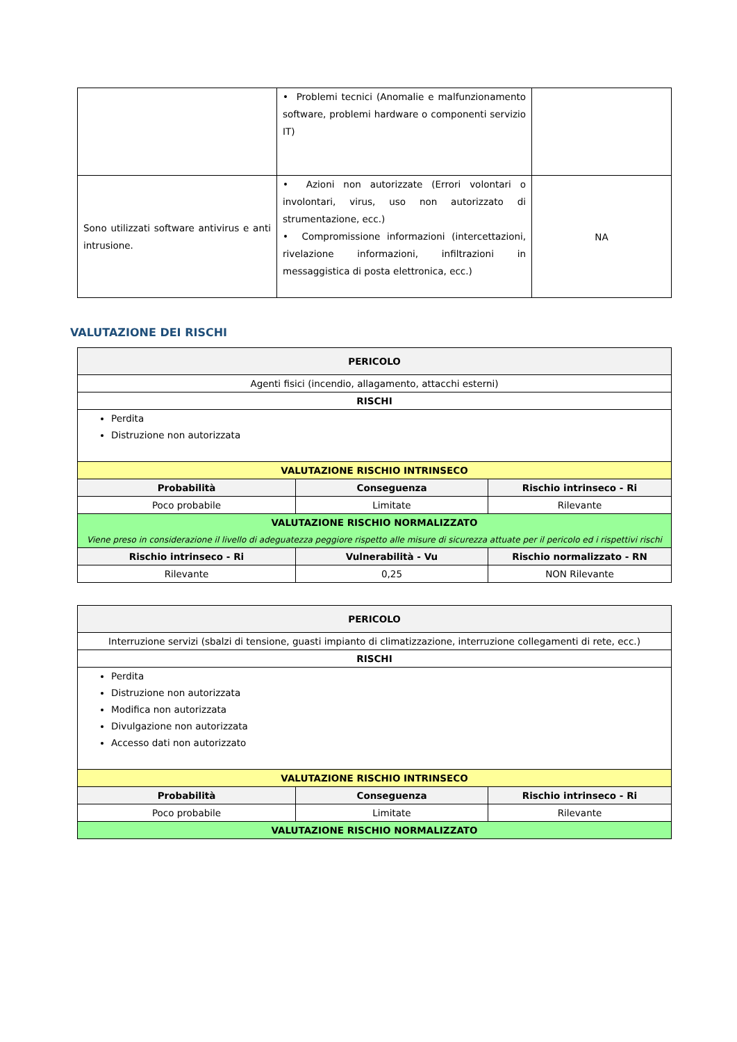| | • Problemi tecnici (Anomalie e malfunzionamento software, problemi hardware o componenti servizio IT) | |
| Sono utilizzati software antivirus e anti intrusione. | • Azioni non autorizzate (Errori volontari o involontari, virus, uso non autorizzato di strumentazione, ecc.) • Compromissione informazioni (intercettazioni, rivelazione informazioni, infiltrazioni in messaggistica di posta elettronica, ecc.) | NA |
VALUTAZIONE DEI RISCHI
| PERICOLO | | |
| --- | --- | --- |
| Agenti fisici (incendio, allagamento, attacchi esterni) | | |
| RISCHI | | |
| Perdita Distruzione non autorizzata | | |
| VALUTAZIONE RISCHIO INTRINSECO | | |
| Probabilità | Conseguenza | Rischio intrinseco - Ri |
| Poco probabile | Limitate | Rilevante |
| VALUTAZIONE RISCHIO NORMALIZZATO Viene preso in considerazione il livello di adeguatezza peggiore rispetto alle misure di sicurezza attuate per il pericolo ed i rispettivi rischi | | |
| Rischio intrinseco - Ri | Vulnerabilità - Vu | Rischio normalizzato - RN |
| Rilevante | 0,25 | NON Rilevante |
| PERICOLO | | |
| --- | --- | --- |
| Interruzione servizi (sbalzi di tensione, guasti impianto di climatizzazione, interruzione collegamenti di rete, ecc.) | | |
| RISCHI | | |
| Perdita Distruzione non autorizzata Modifica non autorizzata Divulgazione non autorizzata Accesso dati non autorizzato | | |
| VALUTAZIONE RISCHIO INTRINSECO | | |
| Probabilità | Conseguenza | Rischio intrinseco - Ri |
| Poco probabile | Limitate | Rilevante |
| VALUTAZIONE RISCHIO NORMALIZZATO | | |